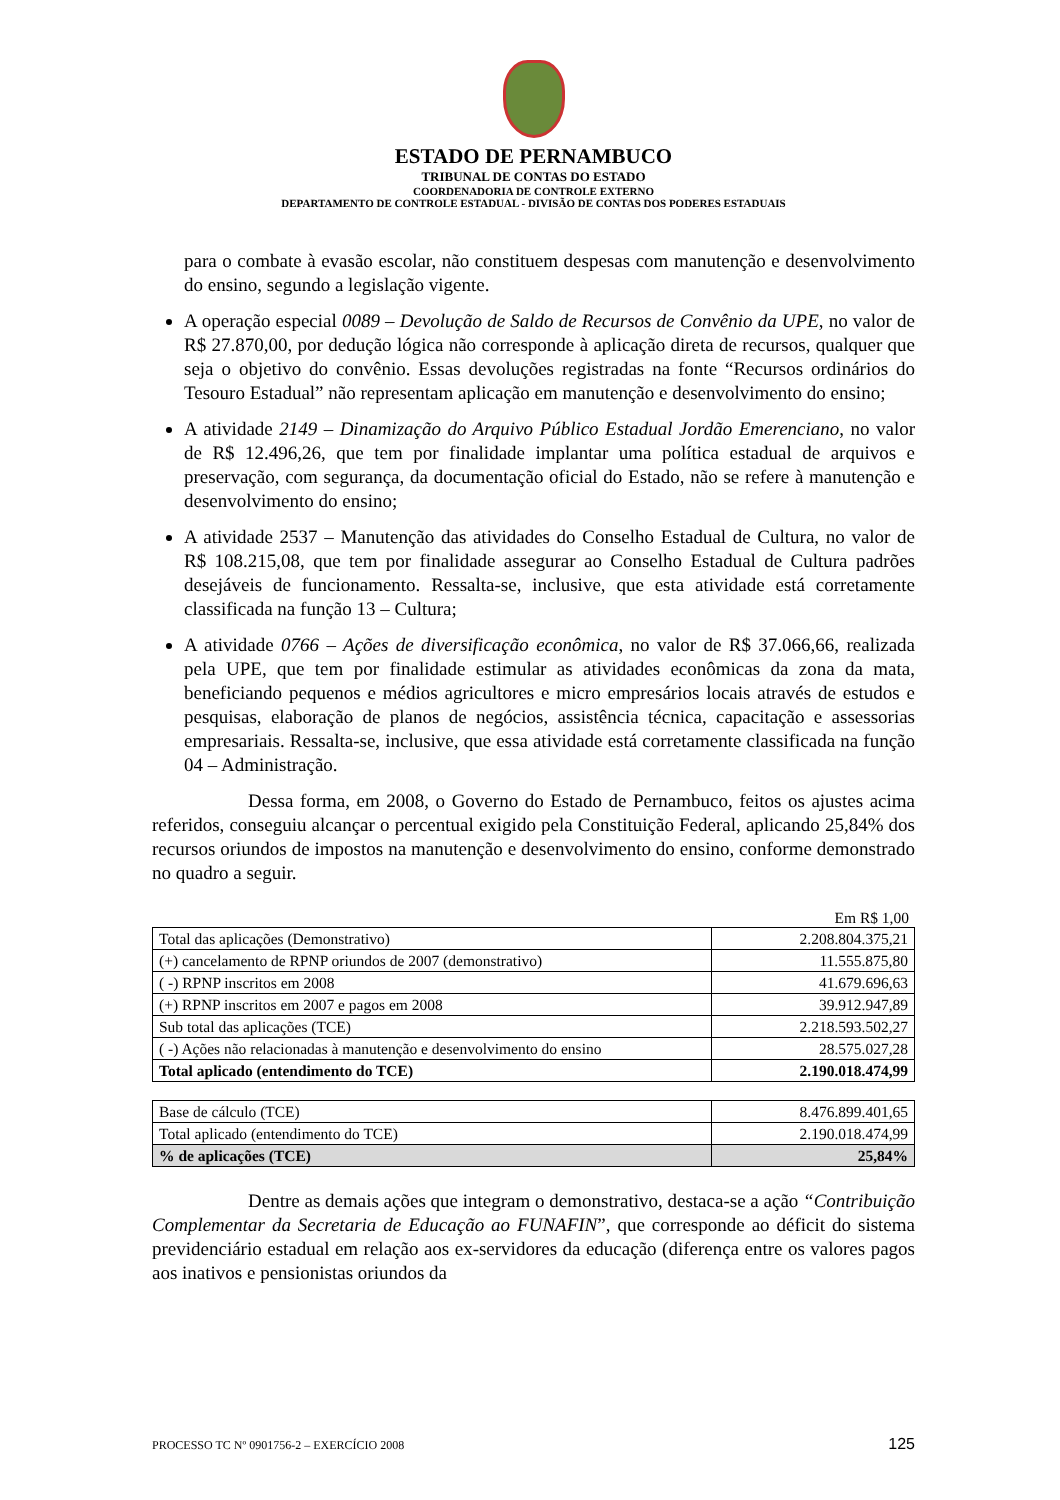ESTADO DE PERNAMBUCO
TRIBUNAL DE CONTAS DO ESTADO
COORDENADORIA DE CONTROLE EXTERNO
DEPARTAMENTO DE CONTROLE ESTADUAL - DIVISÃO DE CONTAS DOS PODERES ESTADUAIS
para o combate à evasão escolar, não constituem despesas com manutenção e desenvolvimento do ensino, segundo a legislação vigente.
A operação especial 0089 – Devolução de Saldo de Recursos de Convênio da UPE, no valor de R$ 27.870,00, por dedução lógica não corresponde à aplicação direta de recursos, qualquer que seja o objetivo do convênio. Essas devoluções registradas na fonte “Recursos ordinários do Tesouro Estadual” não representam aplicação em manutenção e desenvolvimento do ensino;
A atividade 2149 – Dinamização do Arquivo Público Estadual Jordão Emerenciano, no valor de R$ 12.496,26, que tem por finalidade implantar uma política estadual de arquivos e preservação, com segurança, da documentação oficial do Estado, não se refere à manutenção e desenvolvimento do ensino;
A atividade 2537 – Manutenção das atividades do Conselho Estadual de Cultura, no valor de R$ 108.215,08, que tem por finalidade assegurar ao Conselho Estadual de Cultura padrões desejáveis de funcionamento. Ressalta-se, inclusive, que esta atividade está corretamente classificada na função 13 – Cultura;
A atividade 0766 – Ações de diversificação econômica, no valor de R$ 37.066,66, realizada pela UPE, que tem por finalidade estimular as atividades econômicas da zona da mata, beneficiando pequenos e médios agricultores e micro empresários locais através de estudos e pesquisas, elaboração de planos de negócios, assistência técnica, capacitação e assessorias empresariais. Ressalta-se, inclusive, que essa atividade está corretamente classificada na função 04 – Administração.
Dessa forma, em 2008, o Governo do Estado de Pernambuco, feitos os ajustes acima referidos, conseguiu alcançar o percentual exigido pela Constituição Federal, aplicando 25,84% dos recursos oriundos de impostos na manutenção e desenvolvimento do ensino, conforme demonstrado no quadro a seguir.
Em R$ 1,00
| Total das aplicações (Demonstrativo) | 2.208.804.375,21 |
| (+) cancelamento de RPNP oriundos de 2007 (demonstrativo) | 11.555.875,80 |
| ( -) RPNP inscritos em 2008 | 41.679.696,63 |
| (+) RPNP inscritos em 2007 e pagos em 2008 | 39.912.947,89 |
| Sub total das aplicações (TCE) | 2.218.593.502,27 |
| ( -) Ações não relacionadas à manutenção e desenvolvimento do ensino | 28.575.027,28 |
| Total aplicado (entendimento do TCE) | 2.190.018.474,99 |
| Base de cálculo (TCE) | 8.476.899.401,65 |
| Total aplicado (entendimento do TCE) | 2.190.018.474,99 |
| % de aplicações (TCE) | 25,84% |
Dentre as demais ações que integram o demonstrativo, destaca-se a ação “Contribuição Complementar da Secretaria de Educação ao FUNAFIN”, que corresponde ao déficit do sistema previdenciário estadual em relação aos ex-servidores da educação (diferença entre os valores pagos aos inativos e pensionistas oriundos da
PROCESSO TC Nº 0901756-2 – EXERCÍCIO 2008 125